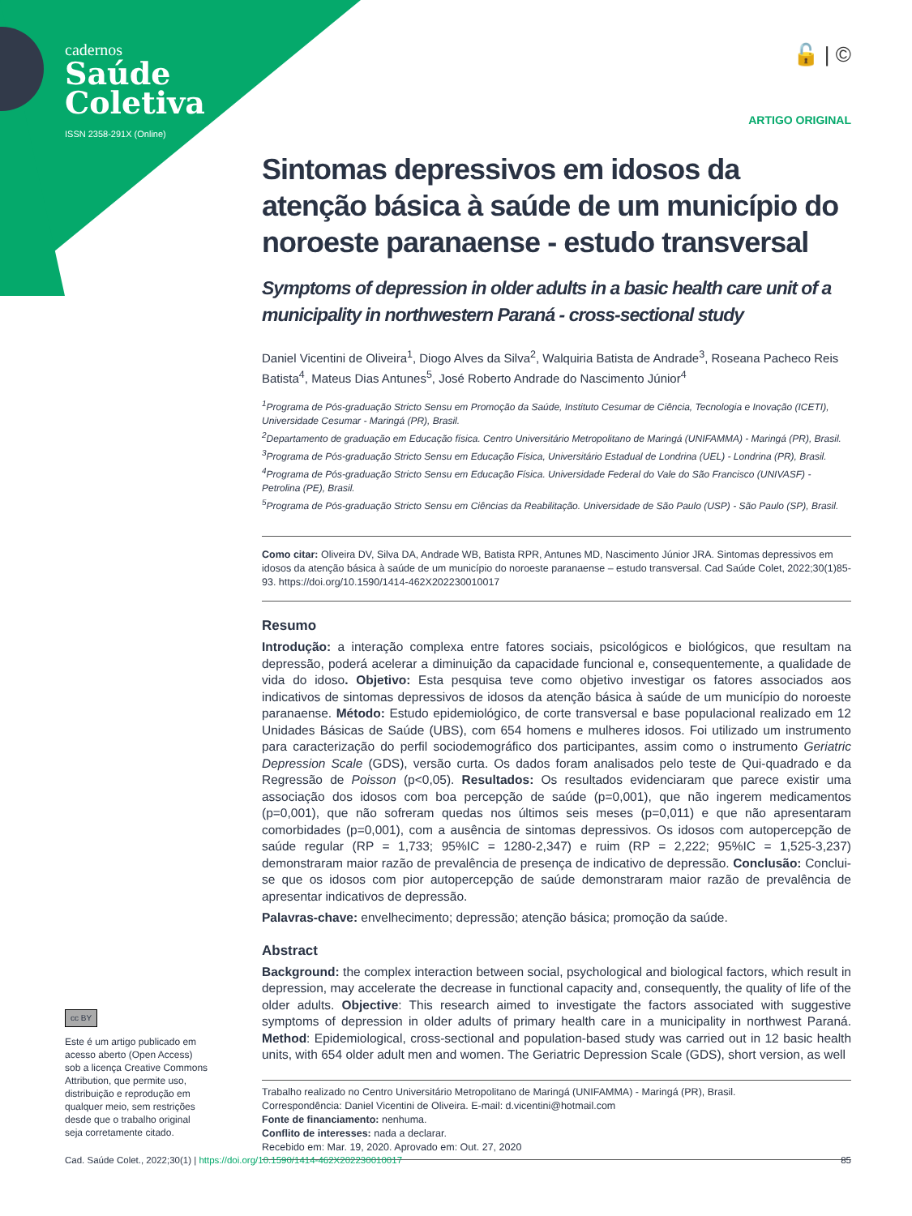cadernos
Saúde
Coletiva
ISSN 2358-291X (Online)
🔓 | ©
ARTIGO ORIGINAL
Sintomas depressivos em idosos da atenção básica à saúde de um município do noroeste paranaense - estudo transversal
Symptoms of depression in older adults in a basic health care unit of a municipality in northwestern Paraná - cross-sectional study
Daniel Vicentini de Oliveira<sup>1</sup>, Diogo Alves da Silva<sup>2</sup>, Walquiria Batista de Andrade<sup>3</sup>, Roseana Pacheco Reis Batista<sup>4</sup>, Mateus Dias Antunes<sup>5</sup>, José Roberto Andrade do Nascimento Júnior<sup>4</sup>
<sup>1</sup> Programa de Pós-graduação Stricto Sensu em Promoção da Saúde, Instituto Cesumar de Ciência, Tecnologia e Inovação (ICETI), Universidade Cesumar - Maringá (PR), Brasil.
<sup>2</sup> Departamento de graduação em Educação física. Centro Universitário Metropolitano de Maringá (UNIFAMMA) - Maringá (PR), Brasil.
<sup>3</sup> Programa de Pós-graduação Stricto Sensu em Educação Física, Universitário Estadual de Londrina (UEL) - Londrina (PR), Brasil.
<sup>4</sup> Programa de Pós-graduação Stricto Sensu em Educação Física. Universidade Federal do Vale do São Francisco (UNIVASF) - Petrolina (PE), Brasil.
<sup>5</sup> Programa de Pós-graduação Stricto Sensu em Ciências da Reabilitação. Universidade de São Paulo (USP) - São Paulo (SP), Brasil.
Como citar: Oliveira DV, Silva DA, Andrade WB, Batista RPR, Antunes MD, Nascimento Júnior JRA. Sintomas depressivos em idosos da atenção básica à saúde de um município do noroeste paranaense – estudo transversal. Cad Saúde Colet, 2022;30(1)85-93. https://doi.org/10.1590/1414-462X202230010017
Resumo
Introdução: a interação complexa entre fatores sociais, psicológicos e biológicos, que resultam na depressão, poderá acelerar a diminuição da capacidade funcional e, consequentemente, a qualidade de vida do idoso. Objetivo: Esta pesquisa teve como objetivo investigar os fatores associados aos indicativos de sintomas depressivos de idosos da atenção básica à saúde de um município do noroeste paranaense. Método: Estudo epidemiológico, de corte transversal e base populacional realizado em 12 Unidades Básicas de Saúde (UBS), com 654 homens e mulheres idosos. Foi utilizado um instrumento para caracterização do perfil sociodemográfico dos participantes, assim como o instrumento Geriatric Depression Scale (GDS), versão curta. Os dados foram analisados pelo teste de Qui-quadrado e da Regressão de Poisson (p<0,05). Resultados: Os resultados evidenciaram que parece existir uma associação dos idosos com boa percepção de saúde (p=0,001), que não ingerem medicamentos (p=0,001), que não sofreram quedas nos últimos seis meses (p=0,011) e que não apresentaram comorbidades (p=0,001), com a ausência de sintomas depressivos. Os idosos com autopercepção de saúde regular (RP = 1,733; 95%IC = 1280-2,347) e ruim (RP = 2,222; 95%IC = 1,525-3,237) demonstraram maior razão de prevalência de presença de indicativo de depressão. Conclusão: Conclui-se que os idosos com pior autopercepção de saúde demonstraram maior razão de prevalência de apresentar indicativos de depressão.
Palavras-chave: envelhecimento; depressão; atenção básica; promoção da saúde.
Abstract
Background: the complex interaction between social, psychological and biological factors, which result in depression, may accelerate the decrease in functional capacity and, consequently, the quality of life of the older adults. Objective: This research aimed to investigate the factors associated with suggestive symptoms of depression in older adults of primary health care in a municipality in northwest Paraná. Method: Epidemiological, cross-sectional and population-based study was carried out in 12 basic health units, with 654 older adult men and women. The Geriatric Depression Scale (GDS), short version, as well
Trabalho realizado no Centro Universitário Metropolitano de Maringá (UNIFAMMA) - Maringá (PR), Brasil.
Correspondência: Daniel Vicentini de Oliveira. E-mail: d.vicentini@hotmail.com
Fonte de financiamento: nenhuma.
Conflito de interesses: nada a declarar.
Recebido em: Mar. 19, 2020. Aprovado em: Out. 27, 2020
cc BY
Este é um artigo publicado em acesso aberto (Open Access) sob a licença Creative Commons Attribution, que permite uso, distribuição e reprodução em qualquer meio, sem restrições desde que o trabalho original seja corretamente citado.
Cad. Saúde Colet., 2022;30(1) | https://doi.org/10.1590/1414-462X202230010017 85